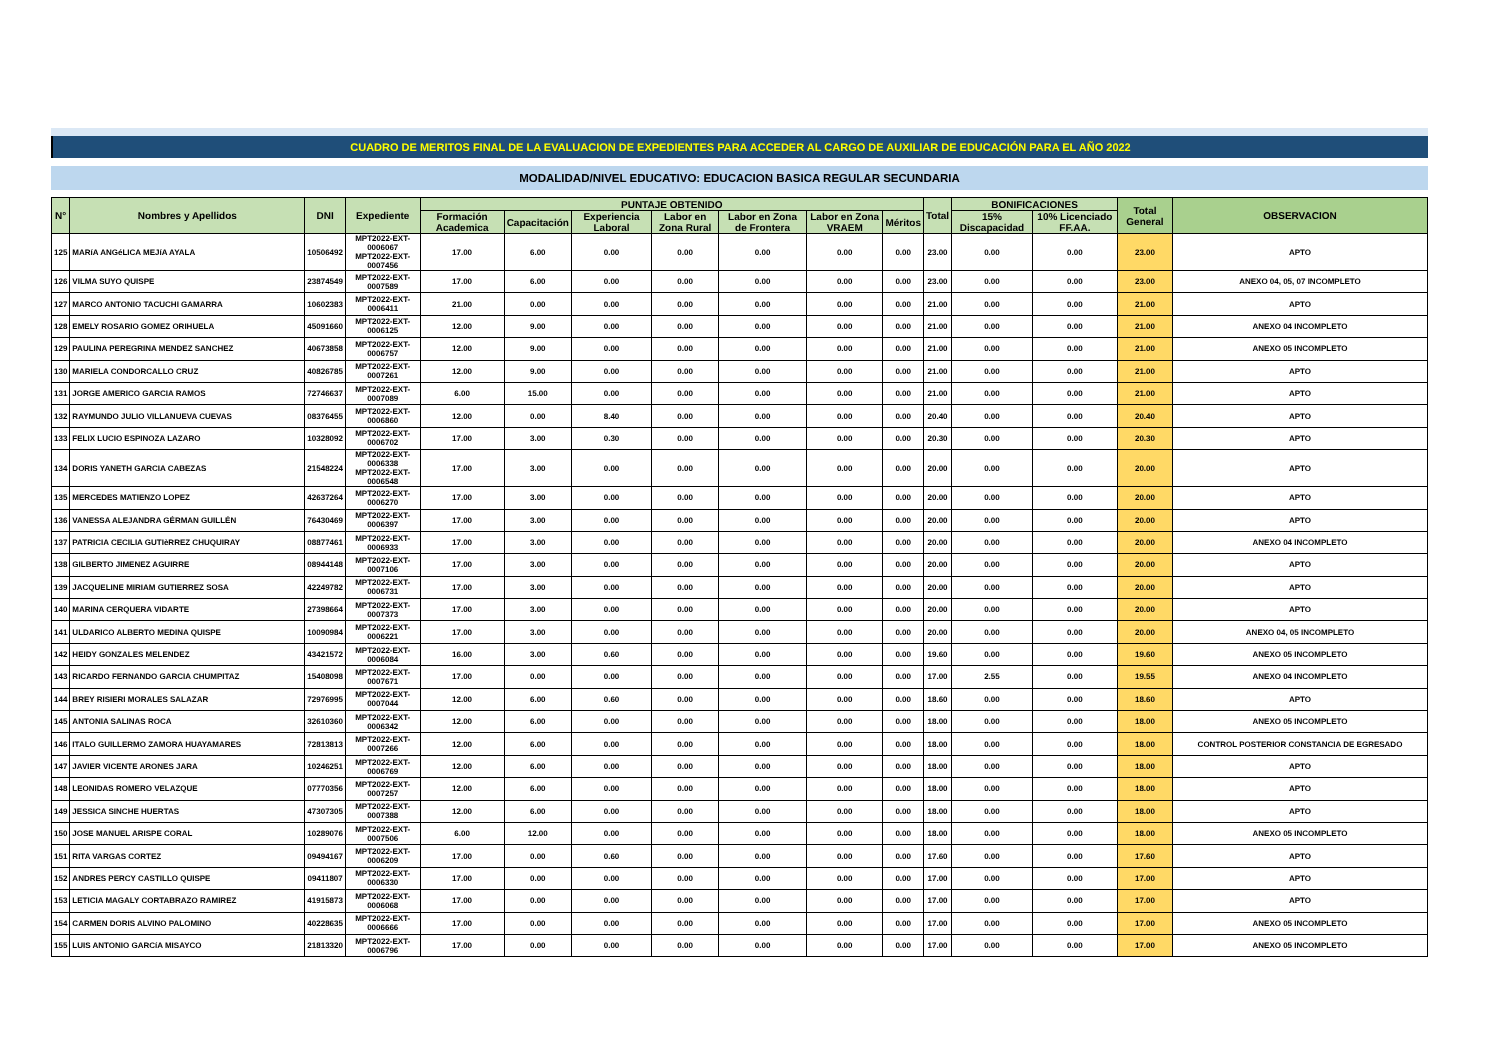CUADRO DE MERITOS FINAL DE LA EVALUACION DE EXPEDIENTES PARA ACCEDER AL CARGO DE AUXILIAR DE EDUCACIÓN PARA EL AÑO 2022
MODALIDAD/NIVEL EDUCATIVO: EDUCACION BASICA REGULAR SECUNDARIA
| N° | Nombres y Apellidos | DNI | Expediente | PUNTAJE OBTENIDO | | | | | | | Total | BONIFICACIONES | | Total General | OBSERVACION |
| --- | --- | --- | --- | --- | --- | --- | --- | --- | --- | --- | --- | --- | --- | --- | --- |
| | | | | Formación Academica | Capacitación | Experiencia Laboral | Labor en Zona Rural | Labor en Zona de Frontera | Labor en Zona VRAEM | Méritos | | 15% Discapacidad | 10% Licenciado FF.AA. | | |
| 125 | MARíA ANGéLICA MEJíA AYALA | 10506492 | MPT2022-EXT-0006067 MPT2022-EXT-0007456 | 17.00 | 6.00 | 0.00 | 0.00 | 0.00 | 0.00 | 0.00 | 23.00 | 0.00 | 0.00 | 23.00 | APTO |
| 126 | VILMA SUYO QUISPE | 23874549 | MPT2022-EXT-0007589 | 17.00 | 6.00 | 0.00 | 0.00 | 0.00 | 0.00 | 0.00 | 23.00 | 0.00 | 0.00 | 23.00 | ANEXO 04, 05, 07 INCOMPLETO |
| 127 | MARCO ANTONIO TACUCHI GAMARRA | 10602383 | MPT2022-EXT-0006411 | 21.00 | 0.00 | 0.00 | 0.00 | 0.00 | 0.00 | 0.00 | 21.00 | 0.00 | 0.00 | 21.00 | APTO |
| 128 | EMELY ROSARIO GOMEZ ORIHUELA | 45091660 | MPT2022-EXT-0006125 | 12.00 | 9.00 | 0.00 | 0.00 | 0.00 | 0.00 | 0.00 | 21.00 | 0.00 | 0.00 | 21.00 | ANEXO 04 INCOMPLETO |
| 129 | PAULINA PEREGRINA MENDEZ SANCHEZ | 40673858 | MPT2022-EXT-0006757 | 12.00 | 9.00 | 0.00 | 0.00 | 0.00 | 0.00 | 0.00 | 21.00 | 0.00 | 0.00 | 21.00 | ANEXO 05 INCOMPLETO |
| 130 | MARIELA CONDORCALLO CRUZ | 40826785 | MPT2022-EXT-0007261 | 12.00 | 9.00 | 0.00 | 0.00 | 0.00 | 0.00 | 0.00 | 21.00 | 0.00 | 0.00 | 21.00 | APTO |
| 131 | JORGE AMERICO GARCIA RAMOS | 72746637 | MPT2022-EXT-0007089 | 6.00 | 15.00 | 0.00 | 0.00 | 0.00 | 0.00 | 0.00 | 21.00 | 0.00 | 0.00 | 21.00 | APTO |
| 132 | RAYMUNDO JULIO VILLANUEVA CUEVAS | 08376455 | MPT2022-EXT-0006860 | 12.00 | 0.00 | 8.40 | 0.00 | 0.00 | 0.00 | 0.00 | 20.40 | 0.00 | 0.00 | 20.40 | APTO |
| 133 | FELIX LUCIO ESPINOZA LAZARO | 10328092 | MPT2022-EXT-0006702 | 17.00 | 3.00 | 0.30 | 0.00 | 0.00 | 0.00 | 0.00 | 20.30 | 0.00 | 0.00 | 20.30 | APTO |
| 134 | DORIS YANETH GARCIA CABEZAS | 21548224 | MPT2022-EXT-0006338 MPT2022-EXT-0006548 | 17.00 | 3.00 | 0.00 | 0.00 | 0.00 | 0.00 | 0.00 | 20.00 | 0.00 | 0.00 | 20.00 | APTO |
| 135 | MERCEDES MATIENZO LOPEZ | 42637264 | MPT2022-EXT-0006270 | 17.00 | 3.00 | 0.00 | 0.00 | 0.00 | 0.00 | 0.00 | 20.00 | 0.00 | 0.00 | 20.00 | APTO |
| 136 | VANESSA ALEJANDRA GÉRMAN GUILLÉN | 76430469 | MPT2022-EXT-0006397 | 17.00 | 3.00 | 0.00 | 0.00 | 0.00 | 0.00 | 0.00 | 20.00 | 0.00 | 0.00 | 20.00 | APTO |
| 137 | PATRICIA CECILIA GUTIèRREZ CHUQUIRAY | 08877461 | MPT2022-EXT-0006933 | 17.00 | 3.00 | 0.00 | 0.00 | 0.00 | 0.00 | 0.00 | 20.00 | 0.00 | 0.00 | 20.00 | ANEXO 04 INCOMPLETO |
| 138 | GILBERTO JIMENEZ AGUIRRE | 08944148 | MPT2022-EXT-0007106 | 17.00 | 3.00 | 0.00 | 0.00 | 0.00 | 0.00 | 0.00 | 20.00 | 0.00 | 0.00 | 20.00 | APTO |
| 139 | JACQUELINE MIRIAM GUTIERREZ SOSA | 42249782 | MPT2022-EXT-0006731 | 17.00 | 3.00 | 0.00 | 0.00 | 0.00 | 0.00 | 0.00 | 20.00 | 0.00 | 0.00 | 20.00 | APTO |
| 140 | MARINA CERQUERA VIDARTE | 27398664 | MPT2022-EXT-0007373 | 17.00 | 3.00 | 0.00 | 0.00 | 0.00 | 0.00 | 0.00 | 20.00 | 0.00 | 0.00 | 20.00 | APTO |
| 141 | ULDARICO ALBERTO MEDINA QUISPE | 10090984 | MPT2022-EXT-0006221 | 17.00 | 3.00 | 0.00 | 0.00 | 0.00 | 0.00 | 0.00 | 20.00 | 0.00 | 0.00 | 20.00 | ANEXO 04, 05 INCOMPLETO |
| 142 | HEIDY GONZALES MELENDEZ | 43421572 | MPT2022-EXT-0006084 | 16.00 | 3.00 | 0.60 | 0.00 | 0.00 | 0.00 | 0.00 | 19.60 | 0.00 | 0.00 | 19.60 | ANEXO 05 INCOMPLETO |
| 143 | RICARDO FERNANDO GARCIA CHUMPITAZ | 15408098 | MPT2022-EXT-0007671 | 17.00 | 0.00 | 0.00 | 0.00 | 0.00 | 0.00 | 0.00 | 17.00 | 2.55 | 0.00 | 19.55 | ANEXO 04 INCOMPLETO |
| 144 | BREY RISIERI MORALES SALAZAR | 72976995 | MPT2022-EXT-0007044 | 12.00 | 6.00 | 0.60 | 0.00 | 0.00 | 0.00 | 0.00 | 18.60 | 0.00 | 0.00 | 18.60 | APTO |
| 145 | ANTONIA SALINAS ROCA | 32610360 | MPT2022-EXT-0006342 | 12.00 | 6.00 | 0.00 | 0.00 | 0.00 | 0.00 | 0.00 | 18.00 | 0.00 | 0.00 | 18.00 | ANEXO 05 INCOMPLETO |
| 146 | ITALO GUILLERMO ZAMORA HUAYAMARES | 72813813 | MPT2022-EXT-0007266 | 12.00 | 6.00 | 0.00 | 0.00 | 0.00 | 0.00 | 0.00 | 18.00 | 0.00 | 0.00 | 18.00 | CONTROL POSTERIOR CONSTANCIA DE EGRESADO |
| 147 | JAVIER VICENTE ARONES JARA | 10246251 | MPT2022-EXT-0006769 | 12.00 | 6.00 | 0.00 | 0.00 | 0.00 | 0.00 | 0.00 | 18.00 | 0.00 | 0.00 | 18.00 | APTO |
| 148 | LEONIDAS ROMERO VELAZQUE | 07770356 | MPT2022-EXT-0007257 | 12.00 | 6.00 | 0.00 | 0.00 | 0.00 | 0.00 | 0.00 | 18.00 | 0.00 | 0.00 | 18.00 | APTO |
| 149 | JESSICA SINCHE HUERTAS | 47307305 | MPT2022-EXT-0007388 | 12.00 | 6.00 | 0.00 | 0.00 | 0.00 | 0.00 | 0.00 | 18.00 | 0.00 | 0.00 | 18.00 | APTO |
| 150 | JOSE MANUEL ARISPE CORAL | 10289076 | MPT2022-EXT-0007506 | 6.00 | 12.00 | 0.00 | 0.00 | 0.00 | 0.00 | 0.00 | 18.00 | 0.00 | 0.00 | 18.00 | ANEXO 05 INCOMPLETO |
| 151 | RITA VARGAS CORTEZ | 09494167 | MPT2022-EXT-0006209 | 17.00 | 0.00 | 0.60 | 0.00 | 0.00 | 0.00 | 0.00 | 17.60 | 0.00 | 0.00 | 17.60 | APTO |
| 152 | ANDRES PERCY CASTILLO QUISPE | 09411807 | MPT2022-EXT-0006330 | 17.00 | 0.00 | 0.00 | 0.00 | 0.00 | 0.00 | 0.00 | 17.00 | 0.00 | 0.00 | 17.00 | APTO |
| 153 | LETICIA MAGALY CORTABRAZO RAMIREZ | 41915873 | MPT2022-EXT-0006068 | 17.00 | 0.00 | 0.00 | 0.00 | 0.00 | 0.00 | 0.00 | 17.00 | 0.00 | 0.00 | 17.00 | APTO |
| 154 | CARMEN DORIS ALVINO PALOMINO | 40228635 | MPT2022-EXT-0006666 | 17.00 | 0.00 | 0.00 | 0.00 | 0.00 | 0.00 | 0.00 | 17.00 | 0.00 | 0.00 | 17.00 | ANEXO 05 INCOMPLETO |
| 155 | LUIS ANTONIO GARCíA MISAYCO | 21813320 | MPT2022-EXT-0006796 | 17.00 | 0.00 | 0.00 | 0.00 | 0.00 | 0.00 | 0.00 | 17.00 | 0.00 | 0.00 | 17.00 | ANEXO 05 INCOMPLETO |